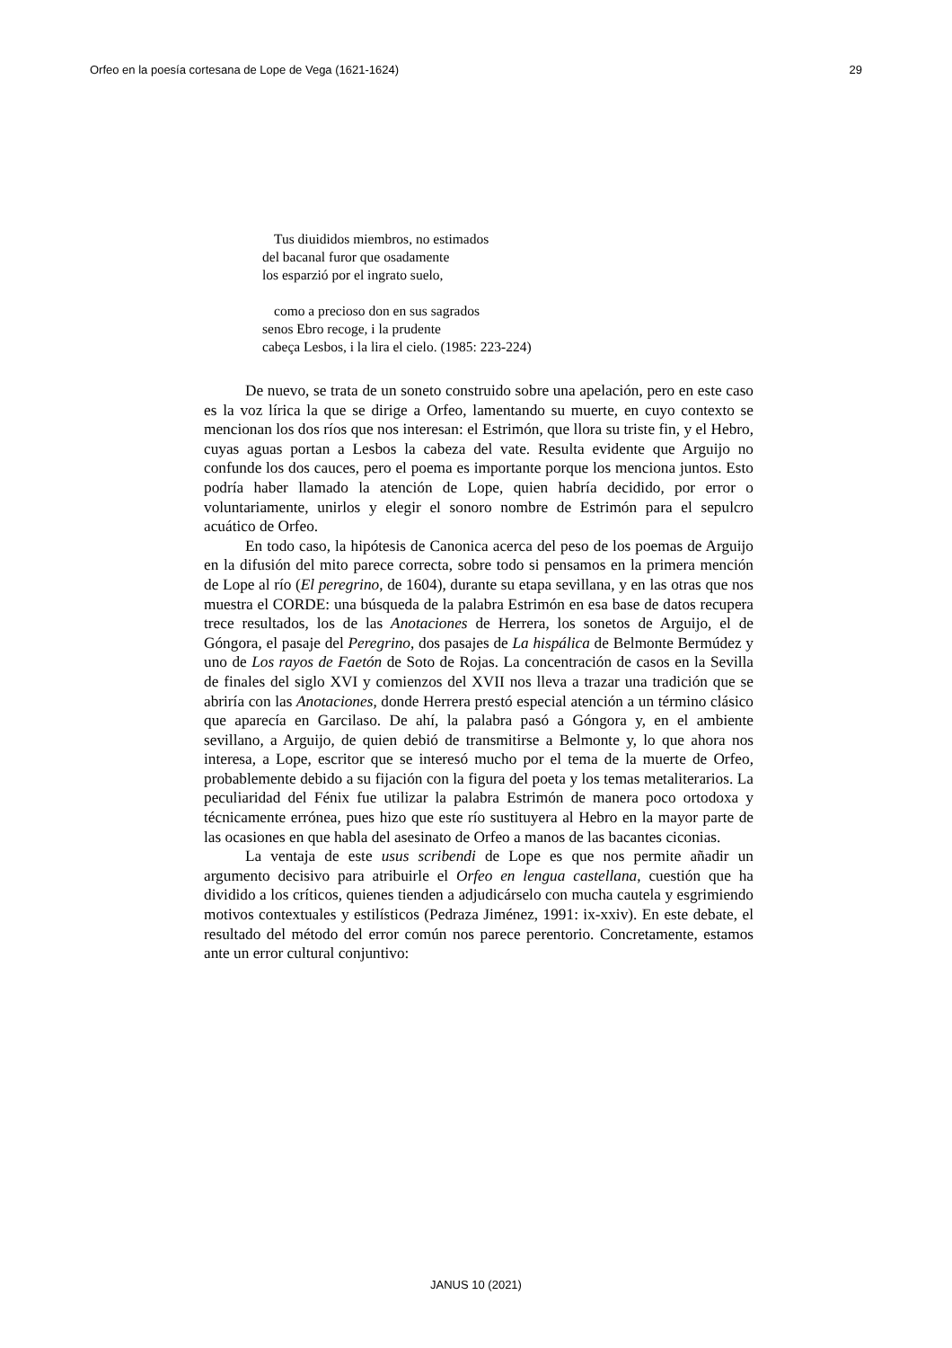Orfeo en la poesía cortesana de Lope de Vega (1621-1624) 29
Tus diuididos miembros, no estimados
del bacanal furor que osadamente
los esparzió por el ingrato suelo,
como a precioso don en sus sagrados
senos Ebro recoge, i la prudente
cabeça Lesbos, i la lira el cielo. (1985: 223-224)
De nuevo, se trata de un soneto construido sobre una apelación, pero en este caso es la voz lírica la que se dirige a Orfeo, lamentando su muerte, en cuyo contexto se mencionan los dos ríos que nos interesan: el Estrimón, que llora su triste fin, y el Hebro, cuyas aguas portan a Lesbos la cabeza del vate. Resulta evidente que Arguijo no confunde los dos cauces, pero el poema es importante porque los menciona juntos. Esto podría haber llamado la atención de Lope, quien habría decidido, por error o voluntariamente, unirlos y elegir el sonoro nombre de Estrimón para el sepulcro acuático de Orfeo.
En todo caso, la hipótesis de Canonica acerca del peso de los poemas de Arguijo en la difusión del mito parece correcta, sobre todo si pensamos en la primera mención de Lope al río (El peregrino, de 1604), durante su etapa sevillana, y en las otras que nos muestra el CORDE: una búsqueda de la palabra Estrimón en esa base de datos recupera trece resultados, los de las Anotaciones de Herrera, los sonetos de Arguijo, el de Góngora, el pasaje del Peregrino, dos pasajes de La hispálica de Belmonte Bermúdez y uno de Los rayos de Faetón de Soto de Rojas. La concentración de casos en la Sevilla de finales del siglo XVI y comienzos del XVII nos lleva a trazar una tradición que se abriría con las Anotaciones, donde Herrera prestó especial atención a un término clásico que aparecía en Garcilaso. De ahí, la palabra pasó a Góngora y, en el ambiente sevillano, a Arguijo, de quien debió de transmitirse a Belmonte y, lo que ahora nos interesa, a Lope, escritor que se interesó mucho por el tema de la muerte de Orfeo, probablemente debido a su fijación con la figura del poeta y los temas metaliterarios. La peculiaridad del Fénix fue utilizar la palabra Estrimón de manera poco ortodoxa y técnicamente errónea, pues hizo que este río sustituyera al Hebro en la mayor parte de las ocasiones en que habla del asesinato de Orfeo a manos de las bacantes ciconias.
La ventaja de este usus scribendi de Lope es que nos permite añadir un argumento decisivo para atribuirle el Orfeo en lengua castellana, cuestión que ha dividido a los críticos, quienes tienden a adjudicárselo con mucha cautela y esgrimiendo motivos contextuales y estilísticos (Pedraza Jiménez, 1991: ix-xxiv). En este debate, el resultado del método del error común nos parece perentorio. Concretamente, estamos ante un error cultural conjuntivo:
JANUS 10 (2021)